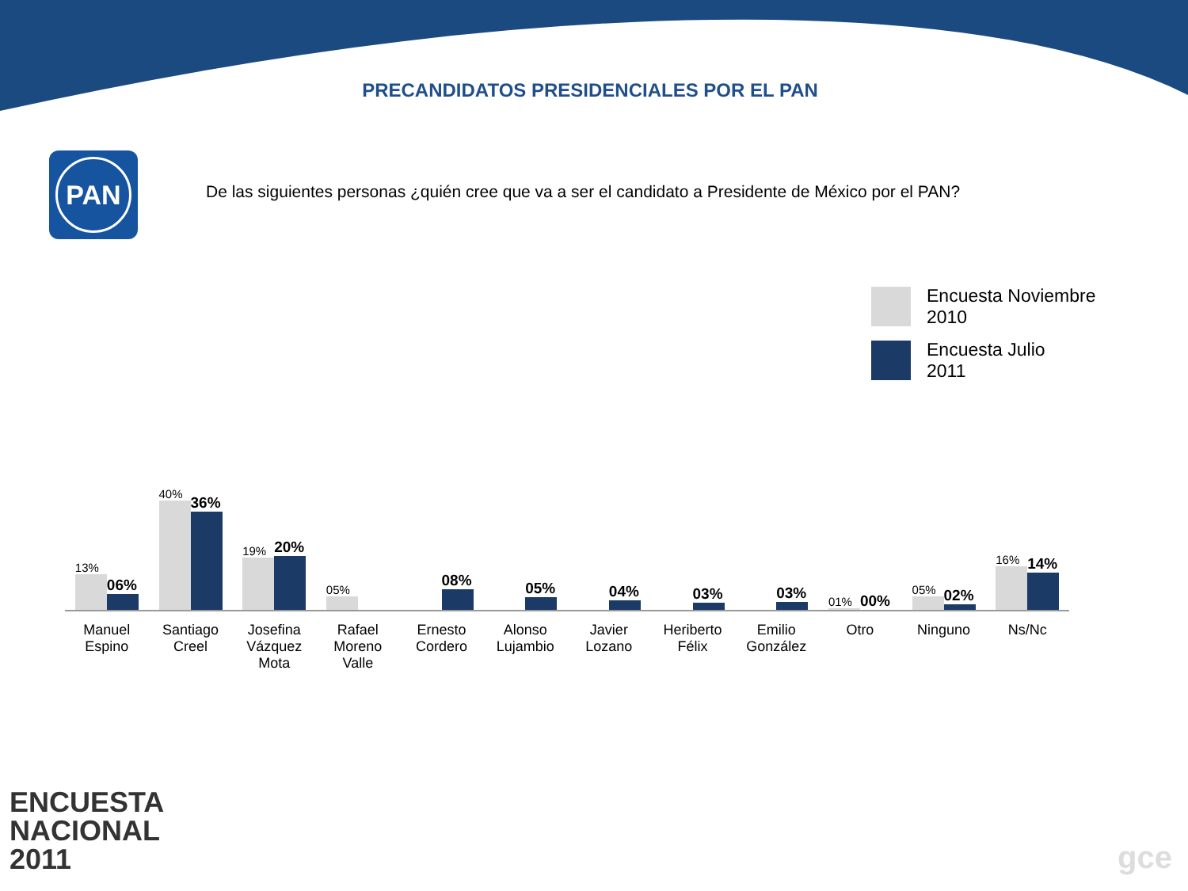PRECANDIDATOS PRESIDENCIALES POR EL PAN
PAN
De las siguientes personas ¿quién cree que va a ser el candidato a Presidente de México por el PAN?
Encuesta Noviembre
2010
Encuesta Julio
2011
13%
06%
40%
36%
19%
20%
05%
08%
05%
04%
03%
03%
01%
00%
05%
02%
16%
14%
Manuel
Espino
Santiago
Creel
Josefina
Vázquez
Mota
Rafael
Moreno
Valle
Ernesto
Cordero
Alonso
Lujambio
Javier
Lozano
Heriberto
Félix
Emilio
González
Otro Ninguno Ns/Nc
ENCUESTA
NACIONAL
2011
gce